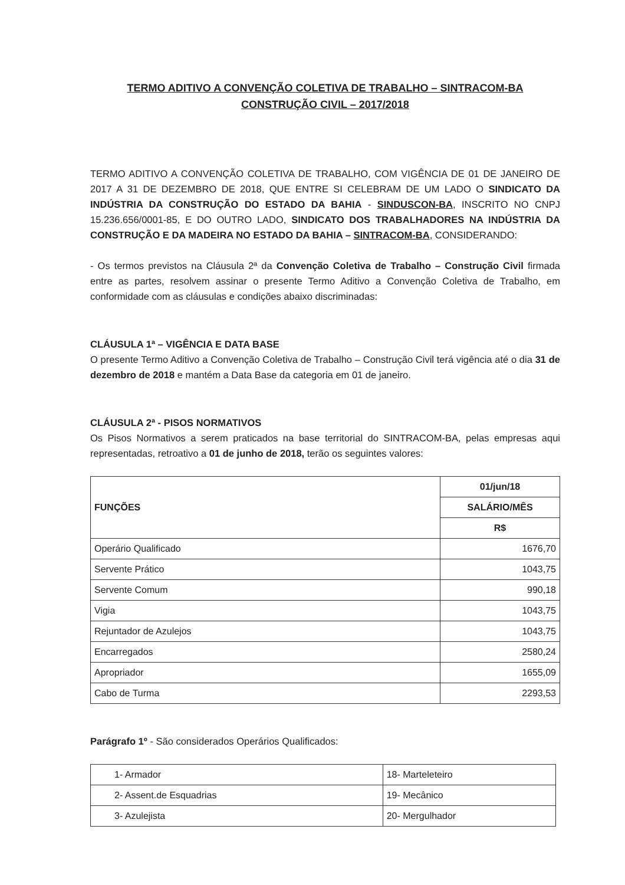TERMO ADITIVO A CONVENÇÃO COLETIVA DE TRABALHO – SINTRACOM-BA
CONSTRUÇÃO CIVIL – 2017/2018
TERMO ADITIVO A CONVENÇÃO COLETIVA DE TRABALHO, COM VIGÊNCIA DE 01 DE JANEIRO DE 2017 A 31 DE DEZEMBRO DE 2018, QUE ENTRE SI CELEBRAM DE UM LADO O SINDICATO DA INDÚSTRIA DA CONSTRUÇÃO DO ESTADO DA BAHIA - SINDUSCON-BA, INSCRITO NO CNPJ 15.236.656/0001-85, E DO OUTRO LADO, SINDICATO DOS TRABALHADORES NA INDÚSTRIA DA CONSTRUÇÃO E DA MADEIRA NO ESTADO DA BAHIA – SINTRACOM-BA, CONSIDERANDO:
- Os termos previstos na Cláusula 2ª da Convenção Coletiva de Trabalho – Construção Civil firmada entre as partes, resolvem assinar o presente Termo Aditivo a Convenção Coletiva de Trabalho, em conformidade com as cláusulas e condições abaixo discriminadas:
CLÁUSULA 1ª – VIGÊNCIA E DATA BASE
O presente Termo Aditivo a Convenção Coletiva de Trabalho – Construção Civil terá vigência até o dia 31 de dezembro de 2018 e mantém a Data Base da categoria em 01 de janeiro.
CLÁUSULA 2ª - PISOS NORMATIVOS
Os Pisos Normativos a serem praticados na base territorial do SINTRACOM-BA, pelas empresas aqui representadas, retroativo a 01 de junho de 2018, terão os seguintes valores:
| FUNÇÕES | 01/jun/18 |
| --- | --- |
| | SALÁRIO/MÊS |
| | R$ |
| Operário Qualificado | 1676,70 |
| Servente Prático | 1043,75 |
| Servente Comum | 990,18 |
| Vigia | 1043,75 |
| Rejuntador de Azulejos | 1043,75 |
| Encarregados | 2580,24 |
| Apropriador | 1655,09 |
| Cabo de Turma | 2293,53 |
Parágrafo 1º - São considerados Operários Qualificados:
| 1- Armador | 18- Marteleteiro |
| 2- Assent.de Esquadrias | 19- Mecânico |
| 3- Azulejista | 20- Mergulhador |